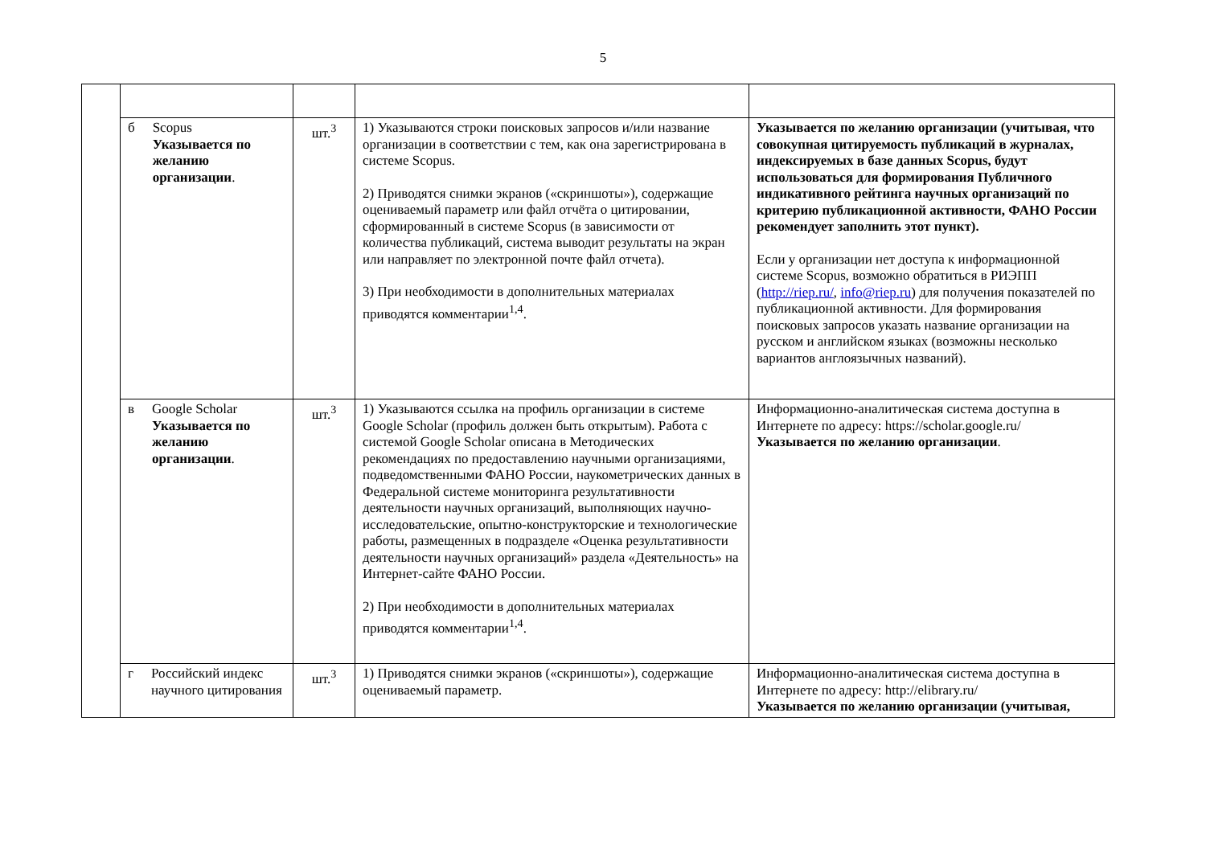5
| | б Scopus Указывается по желанию организации . | шт.<sup>3</sup> | 1) Указываются строки поисковых запросов и/или название организации в соответствии с тем, как она зарегистрирована в системе Scopus. 2) Приводятся снимки экранов («скриншоты»), содержащие оцениваемый параметр или файл отчёта о цитировании, сформированный в системе Scopus (в зависимости от количества публикаций, система выводит результаты на экран или направляет по электронной почте файл отчета). 3) При необходимости в дополнительных материалах приводятся комментарии<sup>1,4</sup>. | Указывается по желанию организации (учитывая, что совокупная цитируемость публикаций в журналах, индексируемых в базе данных Scopus, будут использоваться для формирования Публичного индикативного рейтинга научных организаций по критерию публикационной активности, ФАНО России рекомендует заполнить этот пункт). Если у организации нет доступа к информационной системе Scopus, возможно обратиться в РИЭПП ( http://riep.ru/ , info@riep.ru ) для получения показателей по публикационной активности. Для формирования поисковых запросов указать название организации на русском и английском языках (возможны несколько вариантов англоязычных названий). |
| | в Google Scholar Указывается по желанию организации . | шт.<sup>3</sup> | 1) Указываются ссылка на профиль организации в системе Google Scholar (профиль должен быть открытым). Работа с системой Google Scholar описана в Методических рекомендациях по предоставлению научными организациями, подведомственными ФАНО России, наукометрических данных в Федеральной системе мониторинга результативности деятельности научных организаций, выполняющих научно-исследовательские, опытно-конструкторские и технологические работы, размещенных в подразделе «Оценка результативности деятельности научных организаций» раздела «Деятельность» на Интернет-сайте ФАНО России. 2) При необходимости в дополнительных материалах приводятся комментарии<sup>1,4</sup>. | Информационно-аналитическая система доступна в Интернете по адресу: https://scholar.google.ru/ Указывается по желанию организации . |
| | г Российский индекс научного цитирования | шт.<sup>3</sup> | 1) Приводятся снимки экранов («скриншоты»), содержащие оцениваемый параметр. | Информационно-аналитическая система доступна в Интернете по адресу: http://elibrary.ru/ Указывается по желанию организации (учитывая, |